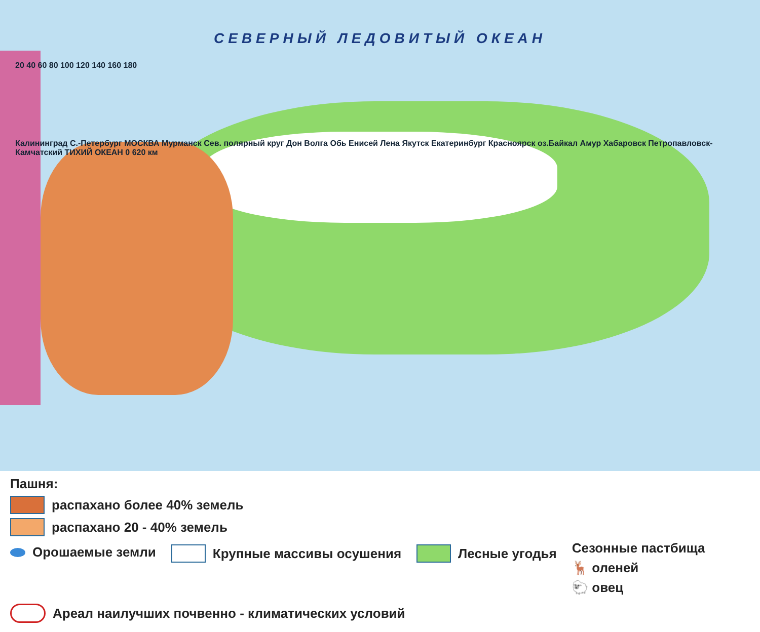СЕВЕРНЫЙ ЛЕДОВИТЫЙ ОКЕАН
20 40 60 80 100 120 140 160 180
Калининград С.-Петербург МОСКВА Мурманск Сев. полярный круг Дон Волга Обь Енисей Лена Якутск Екатеринбург Красноярск оз.Байкал Амур Хабаровск Петропавловск-Камчатский ТИХИЙ ОКЕАН 0 620 км
Пашня:
распахано более 40% земель
распахано 20 - 40% земель
Орошаемые земли Крупные массивы осушения Лесные угодья
Сезонные пастбища
🦌 оленей
🐑 овец
Ареал наилучших почвенно - климатических условий